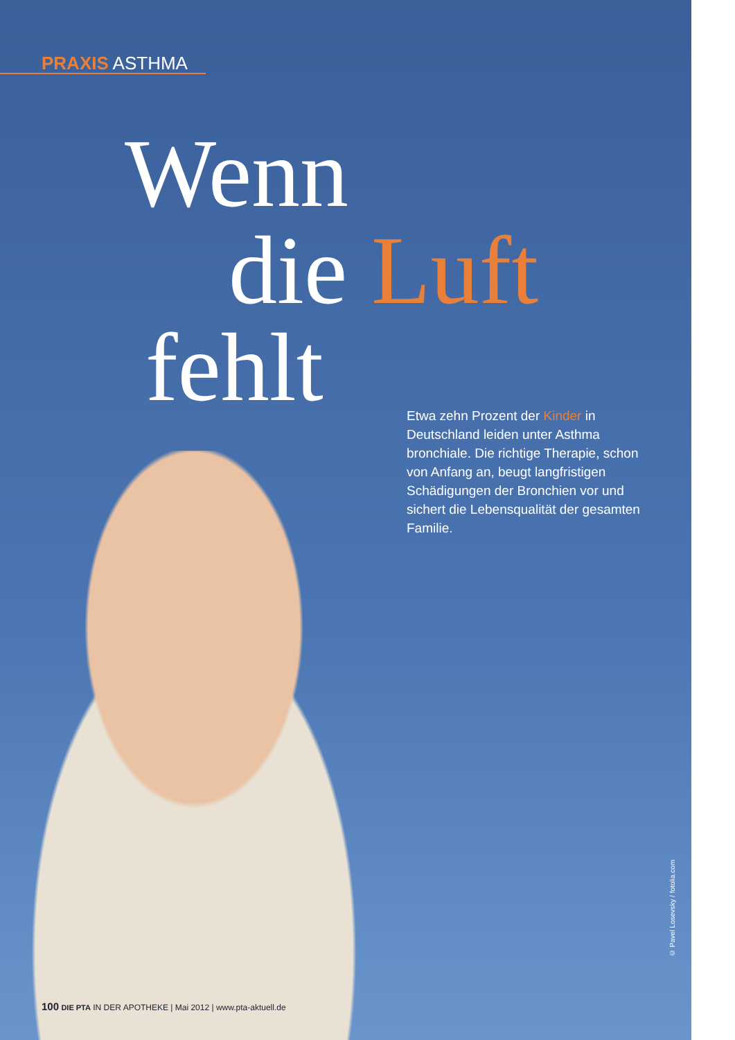PRAXIS ASTHMA
Wenn
die Luft
fehlt
Etwa zehn Prozent der Kinder in Deutschland leiden unter Asthma bronchiale. Die richtige Therapie, schon von Anfang an, beugt lang­fristigen Schädigungen der Bronchien vor und sichert die Lebensqualität der gesamten Familie.
© Pavel Losevsky / fotolia.com
100 DIE PTA IN DER APOTHEKE | Mai 2012 | www.pta-aktuell.de